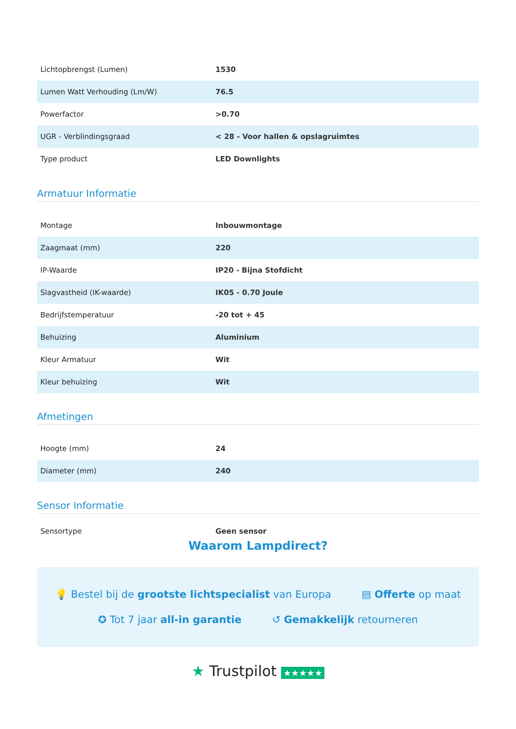| Lichtopbrengst (Lumen) | 1530 |
| Lumen Watt Verhouding (Lm/W) | 76.5 |
| Powerfactor | >0.70 |
| UGR - Verblindingsgraad | < 28 - Voor hallen & opslagruimtes |
| Type product | LED Downlights |
Armatuur Informatie
| Montage | Inbouwmontage |
| Zaagmaat (mm) | 220 |
| IP-Waarde | IP20 - Bijna Stofdicht |
| Slagvastheid (IK-waarde) | IK05 - 0.70 Joule |
| Bedrijfstemperatuur | -20 tot + 45 |
| Behuizing | Aluminium |
| Kleur Armatuur | Wit |
| Kleur behuizing | Wit |
Afmetingen
| Hoogte (mm) | 24 |
| Diameter (mm) | 240 |
Sensor Informatie
| Sensortype | Geen sensor |
Waarom Lampdirect?
💡 Bestel bij de grootste lichtspecialist van Europa ▤ Offerte op maat
✪ Tot 7 jaar all-in garantie ↺ Gemakkelijk retourneren
★ Trustpilot ★★★★★